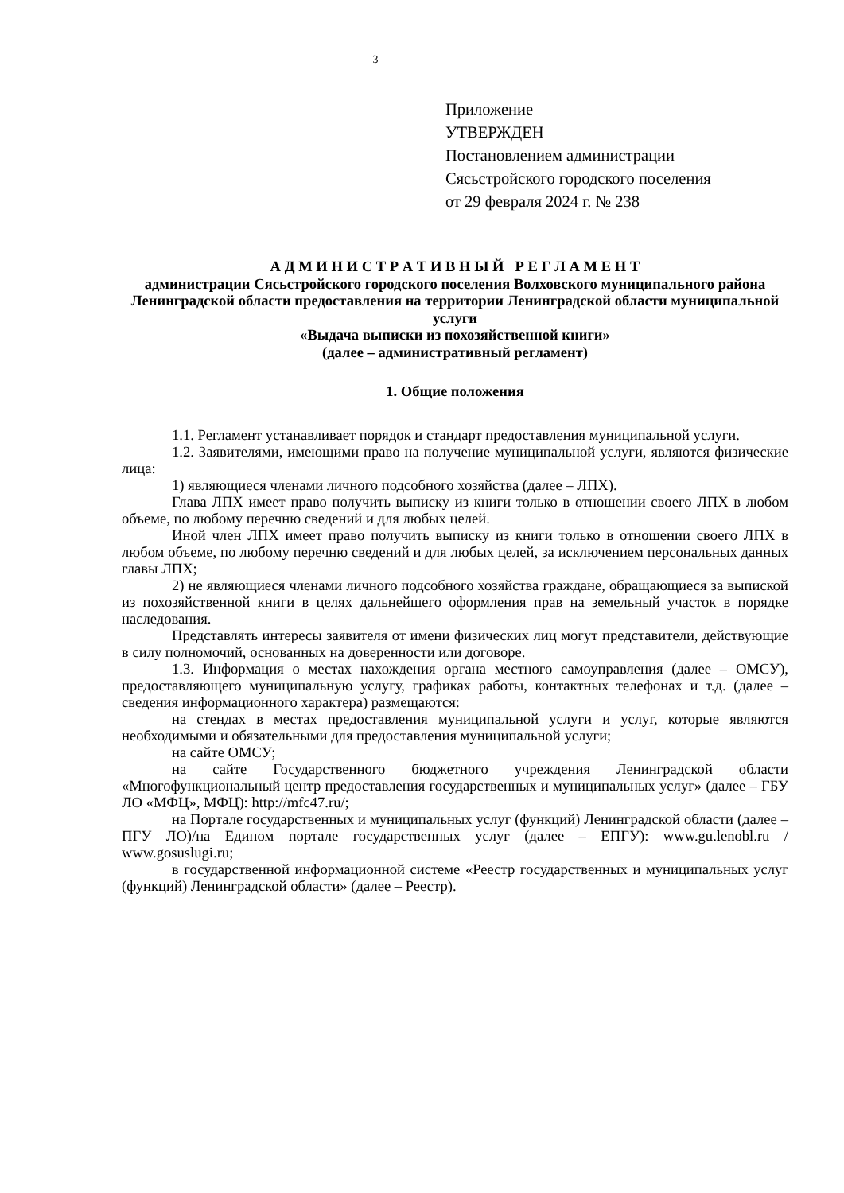3
Приложение
УТВЕРЖДЕН
Постановлением администрации
Сясьстройского городского поселения
от 29 февраля 2024 г. № 238
А Д М И Н И С Т Р А Т И В Н Ы Й Р Е Г Л А М Е Н Т
администрации Сясьстройского городского поселения Волховского муниципального района Ленинградской области предоставления на территории Ленинградской области муниципальной услуги
«Выдача выписки из похозяйственной книги»
(далее – административный регламент)
1. Общие положения
1.1. Регламент устанавливает порядок и стандарт предоставления муниципальной услуги.
1.2. Заявителями, имеющими право на получение муниципальной услуги, являются физические лица:
1) являющиеся членами личного подсобного хозяйства (далее – ЛПХ).
Глава ЛПХ имеет право получить выписку из книги только в отношении своего ЛПХ в любом объеме, по любому перечню сведений и для любых целей.
Иной член ЛПХ имеет право получить выписку из книги только в отношении своего ЛПХ в любом объеме, по любому перечню сведений и для любых целей, за исключением персональных данных главы ЛПХ;
2) не являющиеся членами личного подсобного хозяйства граждане, обращающиеся за выпиской из похозяйственной книги в целях дальнейшего оформления прав на земельный участок в порядке наследования.
Представлять интересы заявителя от имени физических лиц могут представители, действующие в силу полномочий, основанных на доверенности или договоре.
1.3. Информация о местах нахождения органа местного самоуправления (далее – ОМСУ), предоставляющего муниципальную услугу, графиках работы, контактных телефонах и т.д. (далее – сведения информационного характера) размещаются:
на стендах в местах предоставления муниципальной услуги и услуг, которые являются необходимыми и обязательными для предоставления муниципальной услуги;
на сайте ОМСУ;
на сайте Государственного бюджетного учреждения Ленинградской области «Многофункциональный центр предоставления государственных и муниципальных услуг» (далее – ГБУ ЛО «МФЦ», МФЦ): http://mfc47.ru/;
на Портале государственных и муниципальных услуг (функций) Ленинградской области (далее – ПГУ ЛО)/на Едином портале государственных услуг (далее – ЕПГУ): www.gu.lenobl.ru / www.gosuslugi.ru;
в государственной информационной системе «Реестр государственных и муниципальных услуг (функций) Ленинградской области» (далее – Реестр).